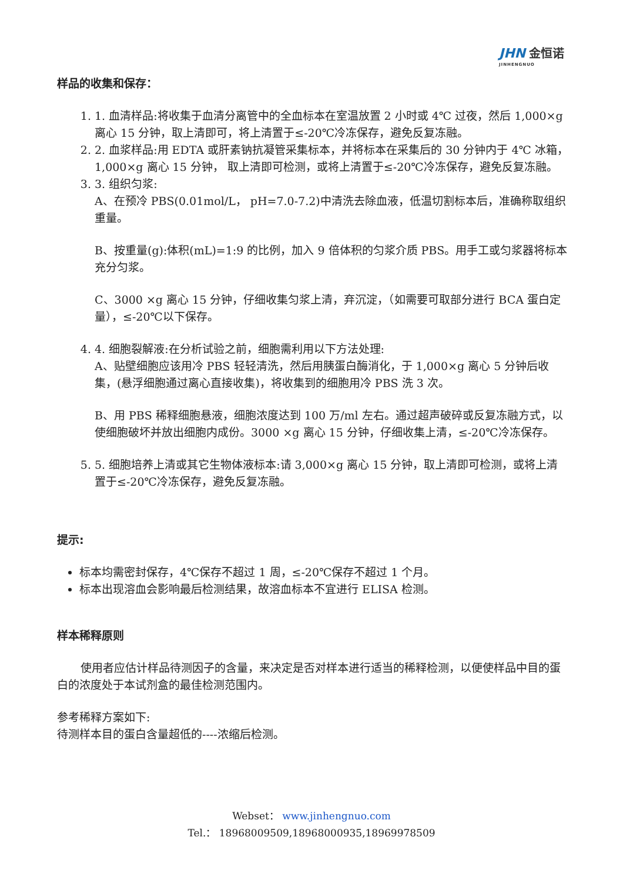JHN 金恒诺
JINHENGNUO
样品的收集和保存：
1. 1. 血清样品:将收集于血清分离管中的全血标本在室温放置 2 小时或 4℃ 过夜，然后 1,000×g 离心 15 分钟，取上清即可，将上清置于≤-20℃冷冻保存，避免反复冻融。
2. 2. 血浆样品:用 EDTA 或肝素钠抗凝管采集标本，并将标本在采集后的 30 分钟内于 4℃ 冰箱，1,000×g 离心 15 分钟， 取上清即可检测，或将上清置于≤-20℃冷冻保存，避免反复冻融。
3. 3. 组织匀浆:
A、在预冷 PBS(0.01mol/L， pH=7.0-7.2)中清洗去除血液，低温切割标本后，准确称取组织重量。
B、按重量(g):体积(mL)=1:9 的比例，加入 9 倍体积的匀浆介质 PBS。用手工或匀浆器将标本充分匀浆。
C、3000 ×g 离心 15 分钟，仔细收集匀浆上清，弃沉淀，（如需要可取部分进行 BCA 蛋白定量），≤-20℃以下保存。
4. 4. 细胞裂解液:在分析试验之前，细胞需利用以下方法处理:
A、贴壁细胞应该用冷 PBS 轻轻清洗，然后用胰蛋白酶消化，于 1,000×g 离心 5 分钟后收集，(悬浮细胞通过离心直接收集)，将收集到的细胞用冷 PBS 洗 3 次。
B、用 PBS 稀释细胞悬液，细胞浓度达到 100 万/ml 左右。通过超声破碎或反复冻融方式，以使细胞破坏并放出细胞内成份。3000 ×g 离心 15 分钟，仔细收集上清，≤-20℃冷冻保存。
5. 5. 细胞培养上清或其它生物体液标本:请 3,000×g 离心 15 分钟，取上清即可检测，或将上清置于≤-20℃冷冻保存，避免反复冻融。
提示:
标本均需密封保存，4℃保存不超过 1 周，≤-20℃保存不超过 1 个月。
标本出现溶血会影响最后检测结果，故溶血标本不宜进行 ELISA 检测。
样本稀释原则
使用者应估计样品待测因子的含量，来决定是否对样本进行适当的稀释检测，以便使样品中目的蛋白的浓度处于本试剂盒的最佳检测范围内。
参考稀释方案如下:
待测样本目的蛋白含量超低的----浓缩后检测。
Webset： www.jinhengnuo.com
Tel.： 18968009509,18968000935,18969978509